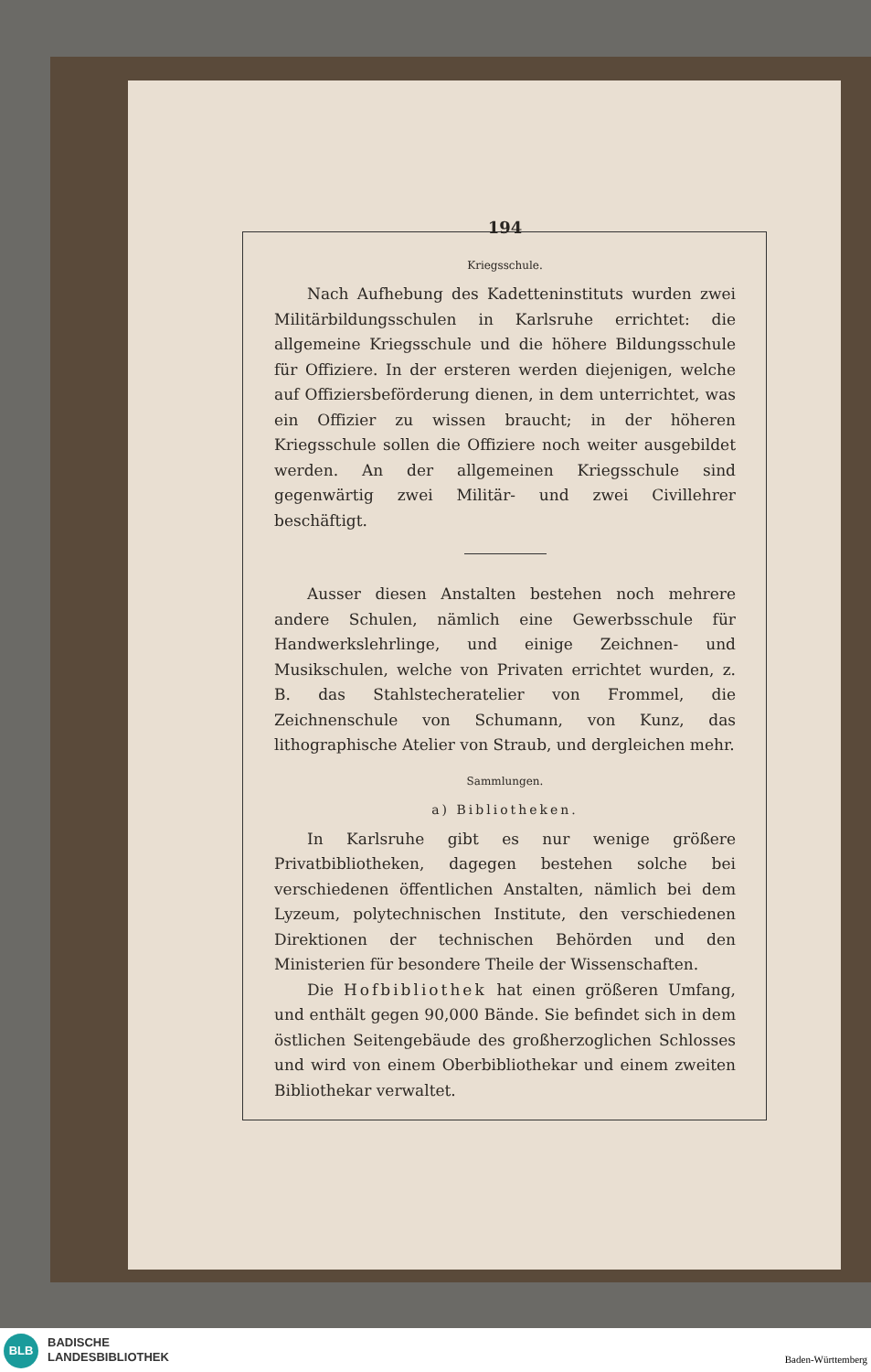194
Kriegsschule.
Nach Aufhebung des Kadetteninstituts wurden zwei Militärbildungsschulen in Karlsruhe errichtet: die allgemeine Kriegsschule und die höhere Bildungsschule für Offiziere. In der ersteren werden diejenigen, welche auf Offiziersbeförderung dienen, in dem unterrichtet, was ein Offizier zu wissen braucht; in der höheren Kriegsschule sollen die Offiziere noch weiter ausgebildet werden. An der allgemeinen Kriegsschule sind gegenwärtig zwei Militär- und zwei Civillehrer beschäftigt.
Ausser diesen Anstalten bestehen noch mehrere andere Schulen, nämlich eine Gewerbsschule für Handwerkslehrlinge, und einige Zeichnen- und Musikschulen, welche von Privaten errichtet wurden, z. B. das Stahlstecheratelier von Frommel, die Zeichnenschule von Schumann, von Kunz, das lithographische Atelier von Straub, und dergleichen mehr.
Sammlungen.
a) Bibliotheken.
In Karlsruhe gibt es nur wenige größere Privatbibliotheken, dagegen bestehen solche bei verschiedenen öffentlichen Anstalten, nämlich bei dem Lyzeum, polytechnischen Institute, den verschiedenen Direktionen der technischen Behörden und den Ministerien für besondere Theile der Wissenschaften.
Die Hofbibliothek hat einen größeren Umfang, und enthält gegen 90,000 Bände. Sie befindet sich in dem östlichen Seitengebäude des großherzoglichen Schlosses und wird von einem Oberbibliothekar und einem zweiten Bibliothekar verwaltet.
BLB
BADISCHE
LANDESBIBLIOTHEK
Baden-Württemberg